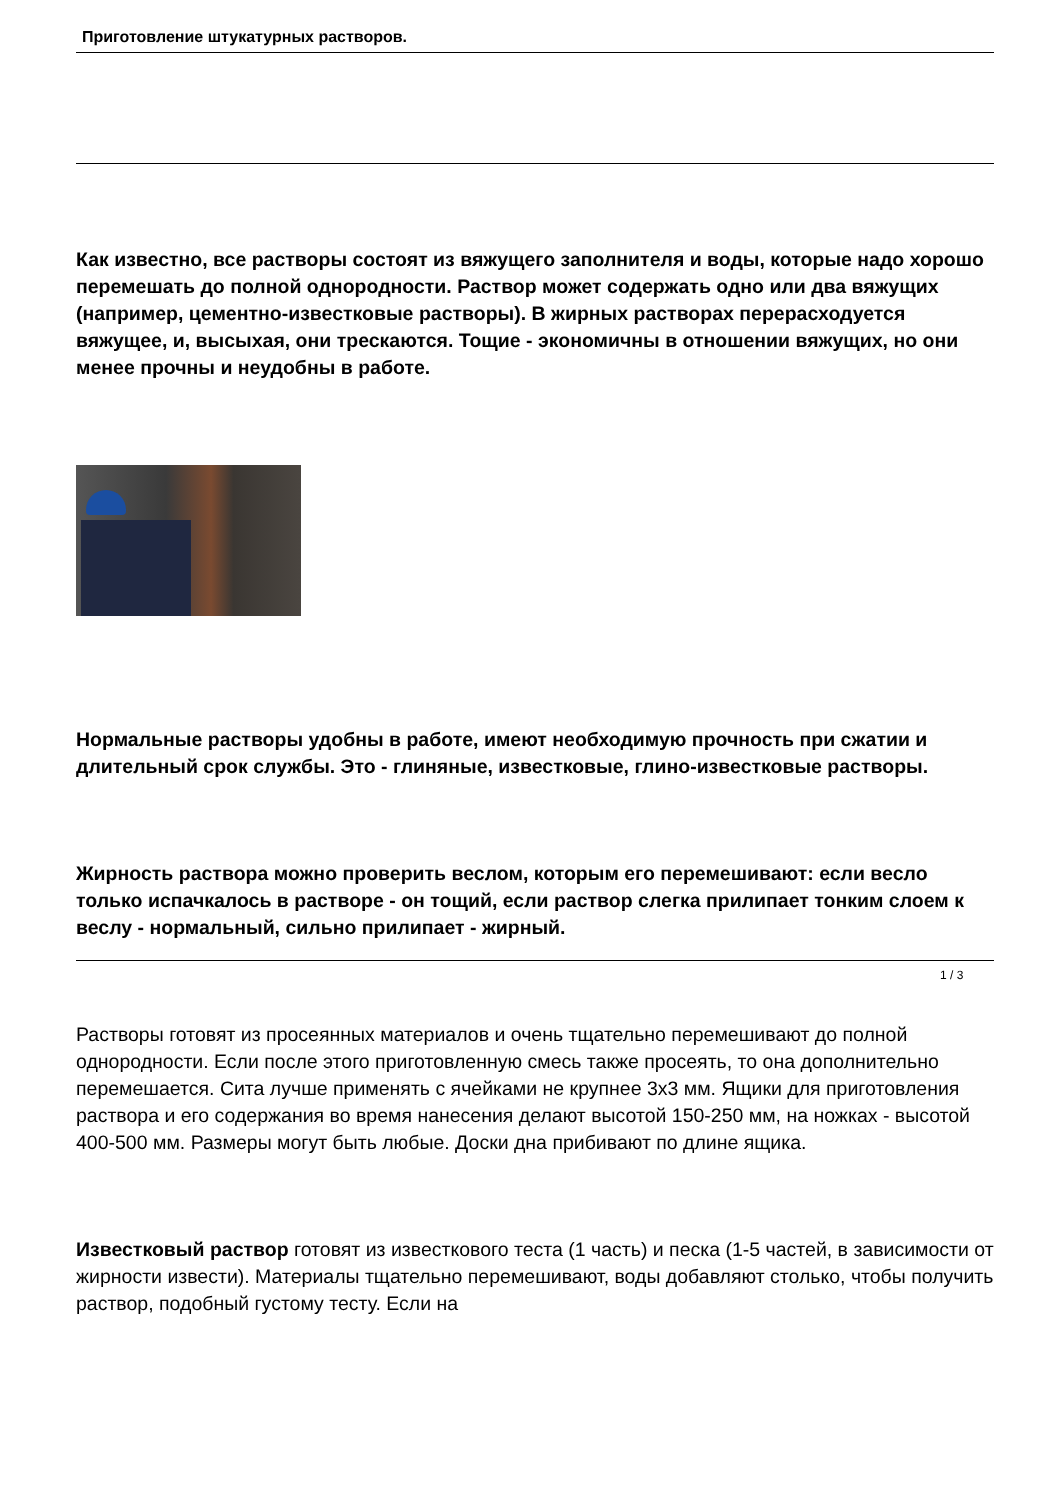Приготовление штукатурных растворов.
Как известно, все растворы состоят из вяжущего заполнителя и воды, которые надо хорошо перемешать до полной однородности. Раствор может содержать одно или два вяжущих (например, цементно-известковые растворы). В жирных растворах перерасходуется вяжущее, и, высыхая, они трескаются. Тощие - экономичны в отношении вяжущих, но они менее прочны и неудобны в работе.
Нормальные растворы удобны в работе, имеют необходимую прочность при сжатии и длительный срок службы. Это - глиняные, известковые, глино-известковые растворы.
Жирность раствора можно проверить веслом, которым его перемешивают: если весло только испачкалось в растворе - он тощий, если раствор слегка прилипает тонким слоем к веслу - нормальный, сильно прилипает - жирный.
Растворы готовят из просеянных материалов и очень тщательно перемешивают до полной однородности. Если после этого приготовленную смесь также просеять, то она дополнительно перемешается. Сита лучше применять с ячейками не крупнее 3х3 мм. Ящики для приготовления раствора и его содержания во время нанесения делают высотой 150-250 мм, на ножках - высотой 400-500 мм. Размеры могут быть любые. Доски дна прибивают по длине ящика.
Известковый раствор готовят из известкового теста (1 часть) и песка (1-5 частей, в зависимости от жирности извести). Материалы тщательно перемешивают, воды добавляют столько, чтобы получить раствор, подобный густому тесту. Если на
1 / 3